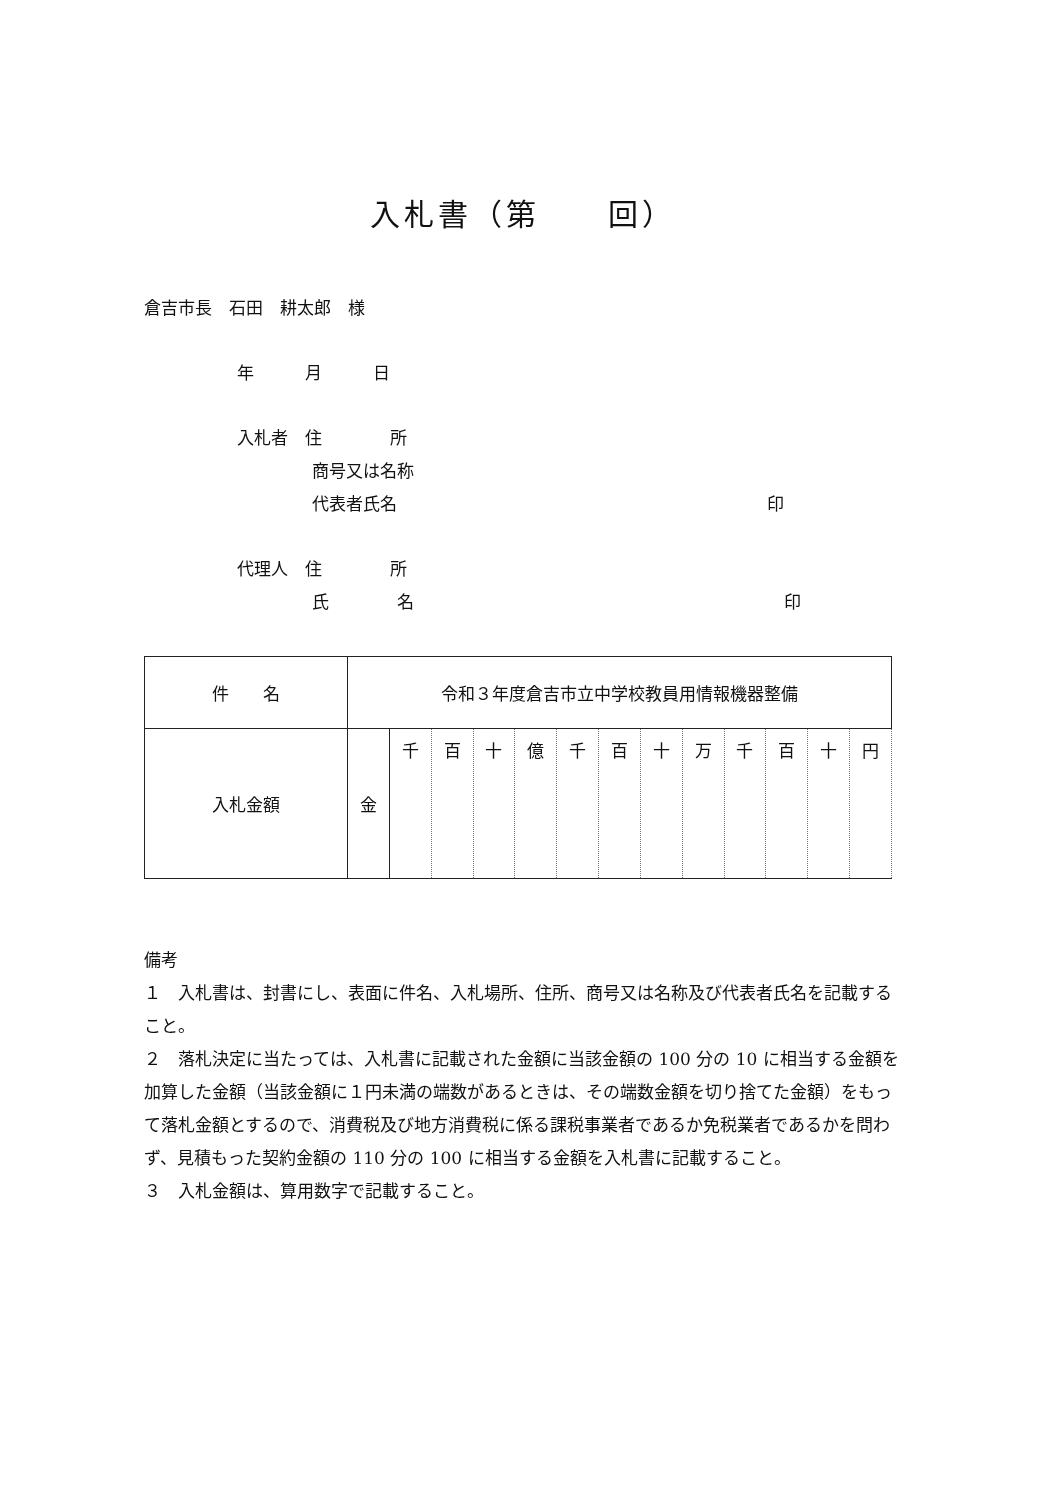入札書（第　　回）
倉吉市長　石田　耕太郎　様
年　　　月　　　日
入札者　住　　　　所
商号又は名称
代表者氏名 印
代理人　住　　　　所
氏　　　　名 印
| 件 名 | 令和３年度倉吉市立中学校教員用情報機器整備 | | | | | | | | | | | | |
| 入札金額 | 金 | 千 | 百 | 十 | 億 | 千 | 百 | 十 | 万 | 千 | 百 | 十 | 円 |
備考
１　入札書は、封書にし、表面に件名、入札場所、住所、商号又は名称及び代表者氏名を記載すること。
２　落札決定に当たっては、入札書に記載された金額に当該金額の 100 分の 10 に相当する金額を加算した金額（当該金額に１円未満の端数があるときは、その端数金額を切り捨てた金額）をもって落札金額とするので、消費税及び地方消費税に係る課税事業者であるか免税業者であるかを問わず、見積もった契約金額の 110 分の 100 に相当する金額を入札書に記載すること。
３　入札金額は、算用数字で記載すること。